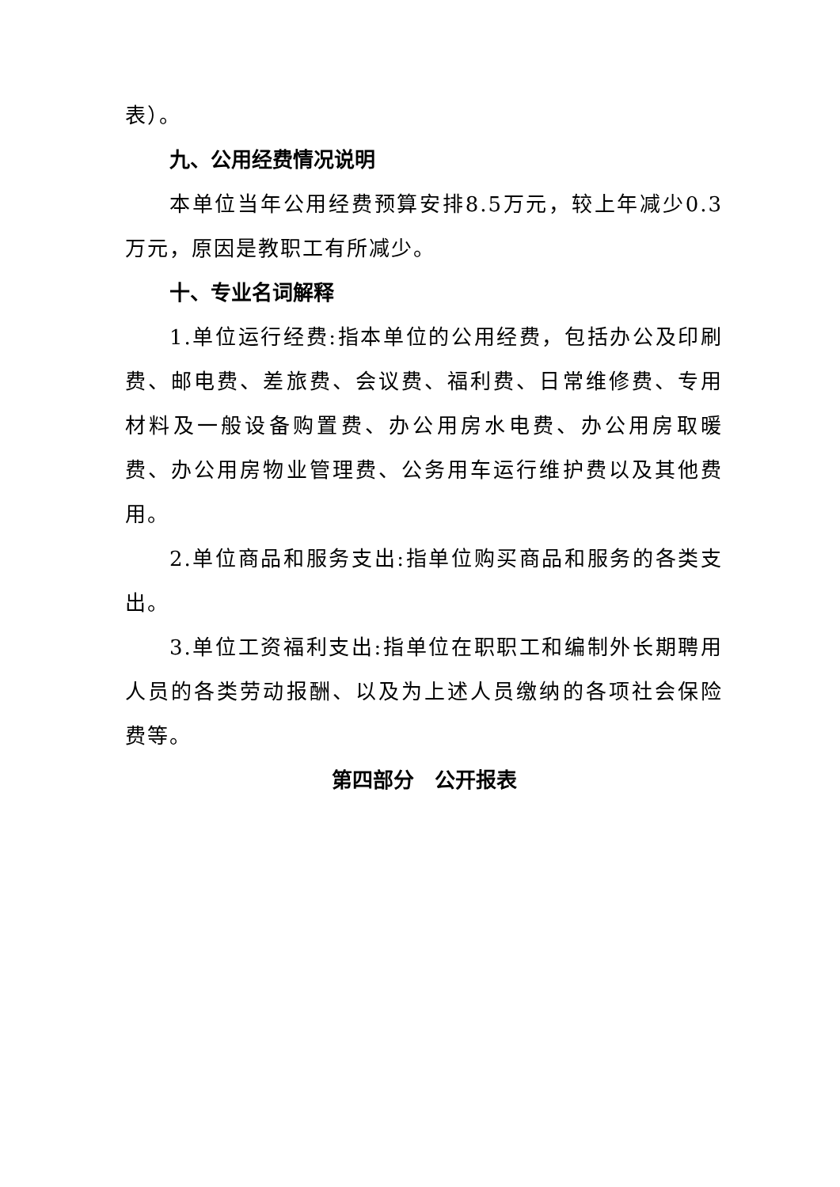表）。
九、公用经费情况说明
本单位当年公用经费预算安排8.5万元，较上年减少0.3万元，原因是教职工有所减少。
十、专业名词解释
1.单位运行经费:指本单位的公用经费，包括办公及印刷费、邮电费、差旅费、会议费、福利费、日常维修费、专用材料及一般设备购置费、办公用房水电费、办公用房取暖费、办公用房物业管理费、公务用车运行维护费以及其他费用。
2.单位商品和服务支出:指单位购买商品和服务的各类支出。
3.单位工资福利支出:指单位在职职工和编制外长期聘用人员的各类劳动报酬、以及为上述人员缴纳的各项社会保险费等。
第四部分　公开报表